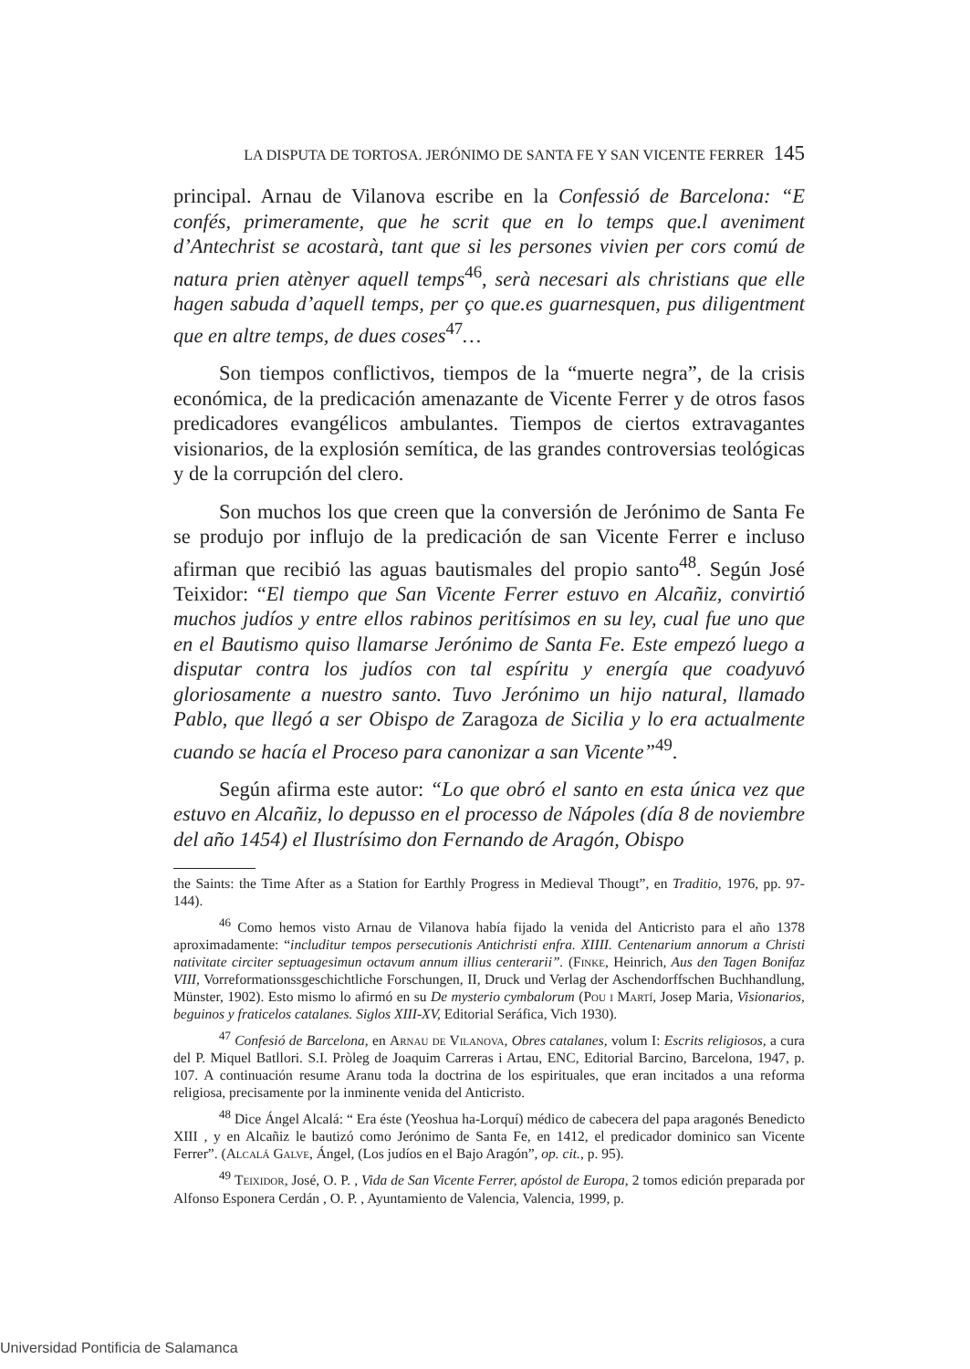LA DISPUTA DE TORTOSA. JERÓNIMO DE SANTA FE Y SAN VICENTE FERRER 145
principal. Arnau de Vilanova escribe en la Confessió de Barcelona: “E confés, primeramente, que he scrit que en lo temps que.l aveniment d’Antechrist se acostarà, tant que si les persones vivien per cors comú de natura prien atènyer aquell temps<sup>46</sup>, serà necesari als christians que elle hagen sabuda d’aquell temps, per ço que.es guarnesquen, pus diligentment que en altre temps, de dues coses<sup>47</sup>…
Son tiempos conflictivos, tiempos de la “muerte negra”, de la crisis económica, de la predicación amenazante de Vicente Ferrer y de otros fasos predicadores evangélicos ambulantes. Tiempos de ciertos extravagantes visionarios, de la explosión semítica, de las grandes controversias teológicas y de la corrupción del clero.
Son muchos los que creen que la conversión de Jerónimo de Santa Fe se produjo por influjo de la predicación de san Vicente Ferrer e incluso afirman que recibió las aguas bautismales del propio santo<sup>48</sup>. Según José Teixidor: “El tiempo que San Vicente Ferrer estuvo en Alcañiz, convirtió muchos judíos y entre ellos rabinos peritísimos en su ley, cual fue uno que en el Bautismo quiso llamarse Jerónimo de Santa Fe. Este empezó luego a disputar contra los judíos con tal espíritu y energía que coadyuvó gloriosamente a nuestro santo. Tuvo Jerónimo un hijo natural, llamado Pablo, que llegó a ser Obispo de Zaragoza de Sicilia y lo era actualmente cuando se hacía el Proceso para canonizar a san Vicente”<sup>49</sup>.
Según afirma este autor: “Lo que obró el santo en esta única vez que estuvo en Alcañiz, lo depusso en el processo de Nápoles (día 8 de noviembre del año 1454) el Ilustrísimo don Fernando de Aragón, Obispo
the Saints: the Time After as a Station for Earthly Progress in Medieval Thougt”, en Traditio, 1976, pp. 97-144).
<sup>46</sup> Como hemos visto Arnau de Vilanova había fijado la venida del Anticristo para el año 1378 aproximadamente: “includitur tempos persecutionis Antichristi enfra. XIIII. Centenarium annorum a Christi nativitate circiter septuagesimun octavum annum illius centerarii”. (Finke, Heinrich, Aus den Tagen Bonifaz VIII, Vorreformationssgeschichtliche Forschungen, II, Druck und Verlag der Aschendorffschen Buchhandlung, Münster, 1902). Esto mismo lo afirmó en su De mysterio cymbalorum (Pou i Martí, Josep Maria, Visionarios, beguinos y fraticelos catalanes. Siglos XIII-XV, Editorial Seráfica, Vich 1930).
<sup>47</sup> Confesió de Barcelona, en Arnau de Vilanova, Obres catalanes, volum I: Escrits religiosos, a cura del P. Miquel Batllori. S.I. Pròleg de Joaquim Carreras i Artau, ENC, Editorial Barcino, Barcelona, 1947, p. 107. A continuación resume Aranu toda la doctrina de los espirituales, que eran incitados a una reforma religiosa, precisamente por la inminente venida del Anticristo.
<sup>48</sup> Dice Ángel Alcalá: “ Era éste (Yeoshua ha-Lorquí) médico de cabecera del papa aragonés Benedicto XIII , y en Alcañiz le bautizó como Jerónimo de Santa Fe, en 1412, el predicador dominico san Vicente Ferrer”. (Alcalá Galve, Ángel, (Los judíos en el Bajo Aragón”, op. cit., p. 95).
<sup>49</sup> Teixidor, José, O. P. , Vida de San Vicente Ferrer, apóstol de Europa, 2 tomos edición preparada por Alfonso Esponera Cerdán , O. P. , Ayuntamiento de Valencia, Valencia, 1999, p.
Universidad Pontificia de Salamanca